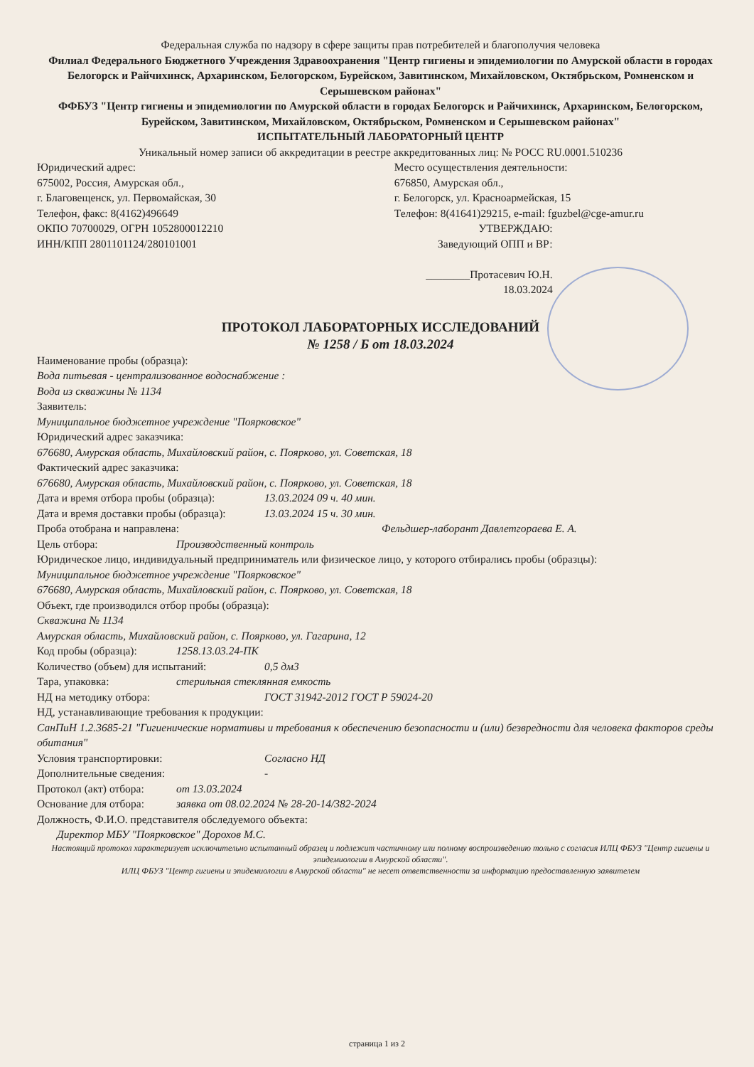Федеральная служба по надзору в сфере защиты прав потребителей и благополучия человека
Филиал Федерального Бюджетного Учреждения Здравоохранения "Центр гигиены и эпидемиологии по Амурской области в городах Белогорск и Райчихинск, Архаринском, Белогорском, Бурейском, Завитинском, Михайловском, Октябрьском, Ромненском и Серышевском районах"
ФФБУЗ "Центр гигиены и эпидемиологии по Амурской области в городах Белогорск и Райчихинск, Архаринском, Белогорском, Бурейском, Завитинском, Михайловском, Октябрьском, Ромненском и Серышевском районах"
ИСПЫТАТЕЛЬНЫЙ ЛАБОРАТОРНЫЙ ЦЕНТР
Уникальный номер записи об аккредитации в реестре аккредитованных лиц: № РОСС RU.0001.510236
Юридический адрес:
675002, Россия, Амурская обл.,
г. Благовещенск, ул. Первомайская, 30
Телефон, факс: 8(4162)496649
ОКПО 70700029, ОГРН 1052800012210
ИНН/КПП 2801101124/280101001
Место осуществления деятельности:
676850, Амурская обл.,
г. Белогорск, ул. Красноармейская, 15
Телефон: 8(41641)29215, e-mail: fguzbel@cge-amur.ru
УТВЕРЖДАЮ:
Заведующий ОПП и ВР:
________Протасевич Ю.Н.
18.03.2024
ПРОТОКОЛ ЛАБОРАТОРНЫХ ИССЛЕДОВАНИЙ
№ 1258 / Б от 18.03.2024
Наименование пробы (образца):
Вода питьевая - централизованное водоснабжение :
Вода из скважины № 1134
Заявитель:
Муниципальное бюджетное учреждение "Поярковское"
Юридический адрес заказчика:
676680, Амурская область, Михайловский район, с. Поярково, ул. Советская, 18
Фактический адрес заказчика:
676680, Амурская область, Михайловский район, с. Поярково, ул. Советская, 18
Дата и время отбора пробы (образца): 13.03.2024 09 ч. 40 мин.
Дата и время доставки пробы (образца): 13.03.2024 15 ч. 30 мин.
Проба отобрана и направлена: Фельдшер-лаборант Давлетгораева Е. А.
Цель отбора: Производственный контроль
Юридическое лицо, индивидуальный предприниматель или физическое лицо, у которого отбирались пробы (образцы):
Муниципальное бюджетное учреждение "Поярковское"
676680, Амурская область, Михайловский район, с. Поярково, ул. Советская, 18
Объект, где производился отбор пробы (образца):
Скважина № 1134
Амурская область, Михайловский район, с. Поярково, ул. Гагарина, 12
Код пробы (образца): 1258.13.03.24-ПК
Количество (объем) для испытаний: 0,5 дм3
Тара, упаковка: стерильная стеклянная емкость
НД на методику отбора: ГОСТ 31942-2012 ГОСТ Р 59024-20
НД, устанавливающие требования к продукции:
СанПиН 1.2.3685-21 "Гигиенические нормативы и требования к обеспечению безопасности и (или) безвредности для человека факторов среды обитания"
Условия транспортировки: Согласно НД
Дополнительные сведения: -
Протокол (акт) отбора: от 13.03.2024
Основание для отбора: заявка от 08.02.2024 № 28-20-14/382-2024
Должность, Ф.И.О. представителя обследуемого объекта:
Директор МБУ "Поярковское" Дорохов М.С.
Настоящий протокол характеризует исключительно испытанный образец и подлежит частичному или полному воспроизведению только с согласия ИЛЦ ФБУЗ "Центр гигиены и эпидемиологии в Амурской области".
ИЛЦ ФБУЗ "Центр гигиены и эпидемиологии в Амурской области" не несет ответственности за информацию предоставленную заявителем
страница 1 из 2